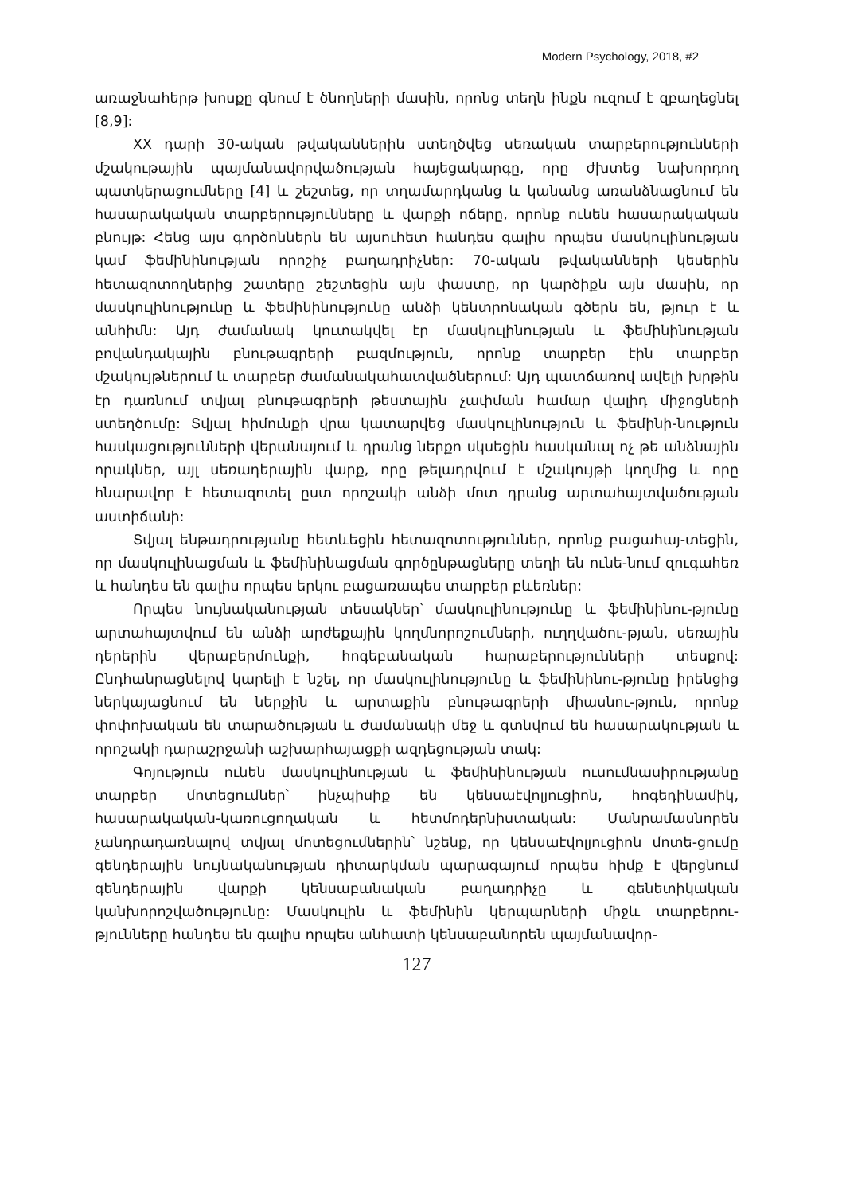Modern Psychology, 2018, #2
առաջնահերթ խոսքը գնում է ծնողների մասին, որոնց տեղն ինքն ուզում է զբաղեցնել [8,9]:
XX դարի 30-ական թվականներին ստեղծվեց սեռական տարբերությունների մշակութային պայմանավորվածության հայեցակարգը, որը ժխտեց նախորդող պատկերացումները [4] և շեշտեց, որ տղամարդկանց և կանանց առանձնացնում են հասարակական տարբերությունները և վարքի ոճերը, որոնք ունեն հասարակական բնույթ: Հենց այս գործոններն են այսուհետ հանդես գալիս որպես մասկուլինության կամ ֆեմինինության որոշիչ բաղադրիչներ: 70-ական թվականների կեսերին հետազոտողներից շատերը շեշտեցին այն փաստը, որ կարծիքն այն մասին, որ մասկուլինությունը և ֆեմինինությունը անձի կենտրոնական գծերն են, թյուր է և անհիմն: Այդ ժամանակ կուտակվել էր մասկուլինության և ֆեմինինության բովանդակային բնութագրերի բազմություն, որոնք տարբեր էին տարբեր մշակույթներում և տարբեր ժամանակահատվածներում: Այդ պատճառով ավելի խրթին էր դառնում տվյալ բնութագրերի թեստային չափման համար վալիդ միջոցների ստեղծումը: Տվյալ հիմունքի վրա կատարվեց մասկուլինություն և ֆեմինի-նություն հասկացությունների վերանայում և դրանց ներքո սկսեցին հասկանալ ոչ թե անձնային որակներ, այլ սեռադերային վարք, որը թելադրվում է մշակույթի կողմից և որը հնարավոր է հետազոտել ըստ որոշակի անձի մոտ դրանց արտահայտվածության աստիճանի:
Տվյալ ենթադրությանը հետևեցին հետազոտություններ, որոնք բացահայ-տեցին, որ մասկուլինացման և ֆեմինինացման գործընթացները տեղի են ունե-նում զուգահեռ և հանդես են գալիս որպես երկու բացառապես տարբեր բևեռներ:
Որպես նույնականության տեսակներ՝ մասկուլինությունը և ֆեմինինու-թյունը արտահայտվում են անձի արժեքային կողմնորոշումների, ուղղվածու-թյան, սեռային դերերին վերաբերմունքի, հոգեբանական հարաբերությունների տեսքով: Ընդհանրացնելով կարելի է նշել, որ մասկուլինությունը և ֆեմինինու-թյունը իրենցից ներկայացնում են ներքին և արտաքին բնութագրերի միասնու-թյուն, որոնք փոփոխական են տարածության և ժամանակի մեջ և գտնվում են հասարակության և որոշակի դարաշրջանի աշխարհայացքի ազդեցության տակ:
Գոյություն ունեն մասկուլինության և ֆեմինինության ուսումնասիրությանը տարբեր մոտեցումներ՝ ինչպիսիք են կենսաէվոլյուցիոն, հոգեդինամիկ, հասարակական-կառուցողական և հետմոդերնիստական: Մանրամասնորեն չանդրադառնալով տվյալ մոտեցումներին՝ նշենք, որ կենսաէվոլյուցիոն մոտե-ցումը գենդերային նույնականության դիտարկման պարագայում որպես հիմք է վերցնում գենդերային վարքի կենսաբանական բաղադրիչը և գենետիկական կանխորոշվածությունը: Մասկուլին և ֆեմինին կերպարների միջև տարբերու-թյունները հանդես են գալիս որպես անհատի կենսաբանորեն պայմանավոր-
127